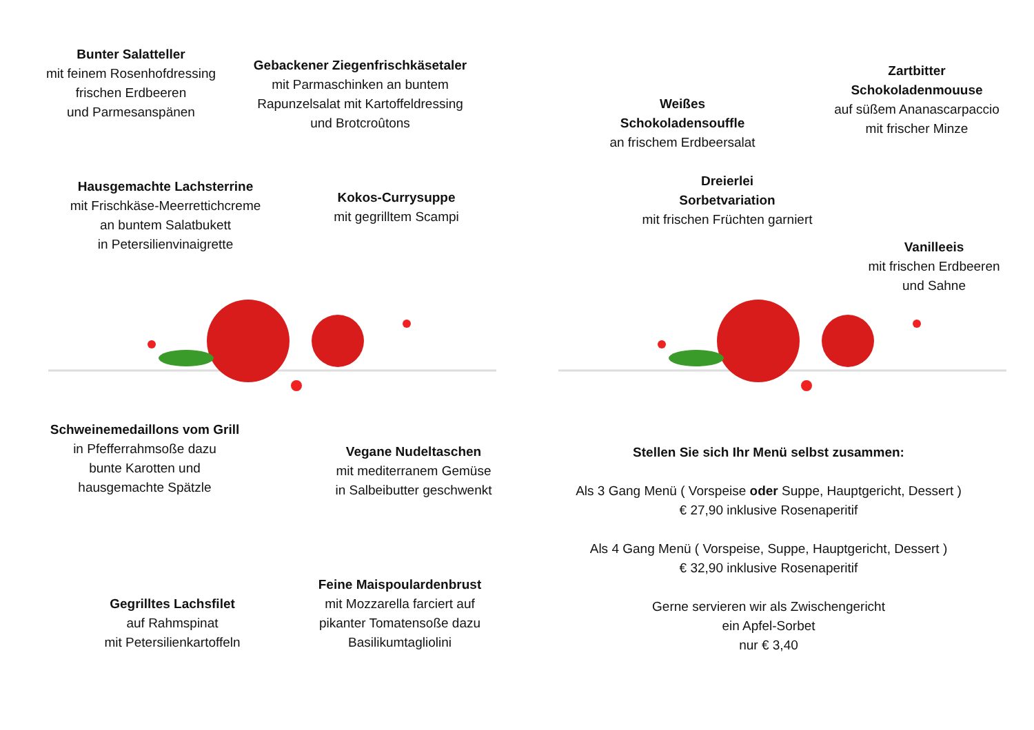Bunter Salatteller
mit feinem Rosenhofdressing
frischen Erdbeeren
und Parmesanspänen
Gebackener Ziegenfrischkäsetaler
mit Parmaschinken an buntem
Rapunzelsalat mit Kartoffeldressing
und Brotcroûtons
Hausgemachte Lachsterrine
mit Frischkäse-Meerrettichcreme
an buntem Salatbukett
in Petersilienvinaigrette
Kokos-Currysuppe
mit gegrilltem Scampi
Schweinemedaillons vom Grill
in Pfefferrahmsoße dazu
bunte Karotten und
hausgemachte Spätzle
Vegane Nudeltaschen
mit mediterranem Gemüse
in Salbeibutter geschwenkt
Gegrilltes Lachsfilet
auf Rahmspinat
mit Petersilienkartoffeln
Feine Maispoulardenbrust
mit Mozzarella farciert auf
pikanter Tomatensoße dazu
Basilikumtagliolini
Weißes
Schokoladensouffle
an frischem Erdbeersalat
Zartbitter
Schokoladenmouuse
auf süßem Ananascarpaccio
mit frischer Minze
Dreierlei
Sorbetvariation
mit frischen Früchten garniert
Vanilleeis
mit frischen Erdbeeren
und Sahne
Stellen Sie sich Ihr Menü selbst zusammen:
Als 3 Gang Menü ( Vorspeise oder Suppe, Hauptgericht, Dessert )
€ 27,90 inklusive Rosenaperitif
Als 4 Gang Menü ( Vorspeise, Suppe, Hauptgericht, Dessert )
€ 32,90 inklusive Rosenaperitif
Gerne servieren wir als Zwischengericht
ein Apfel-Sorbet
nur € 3,40